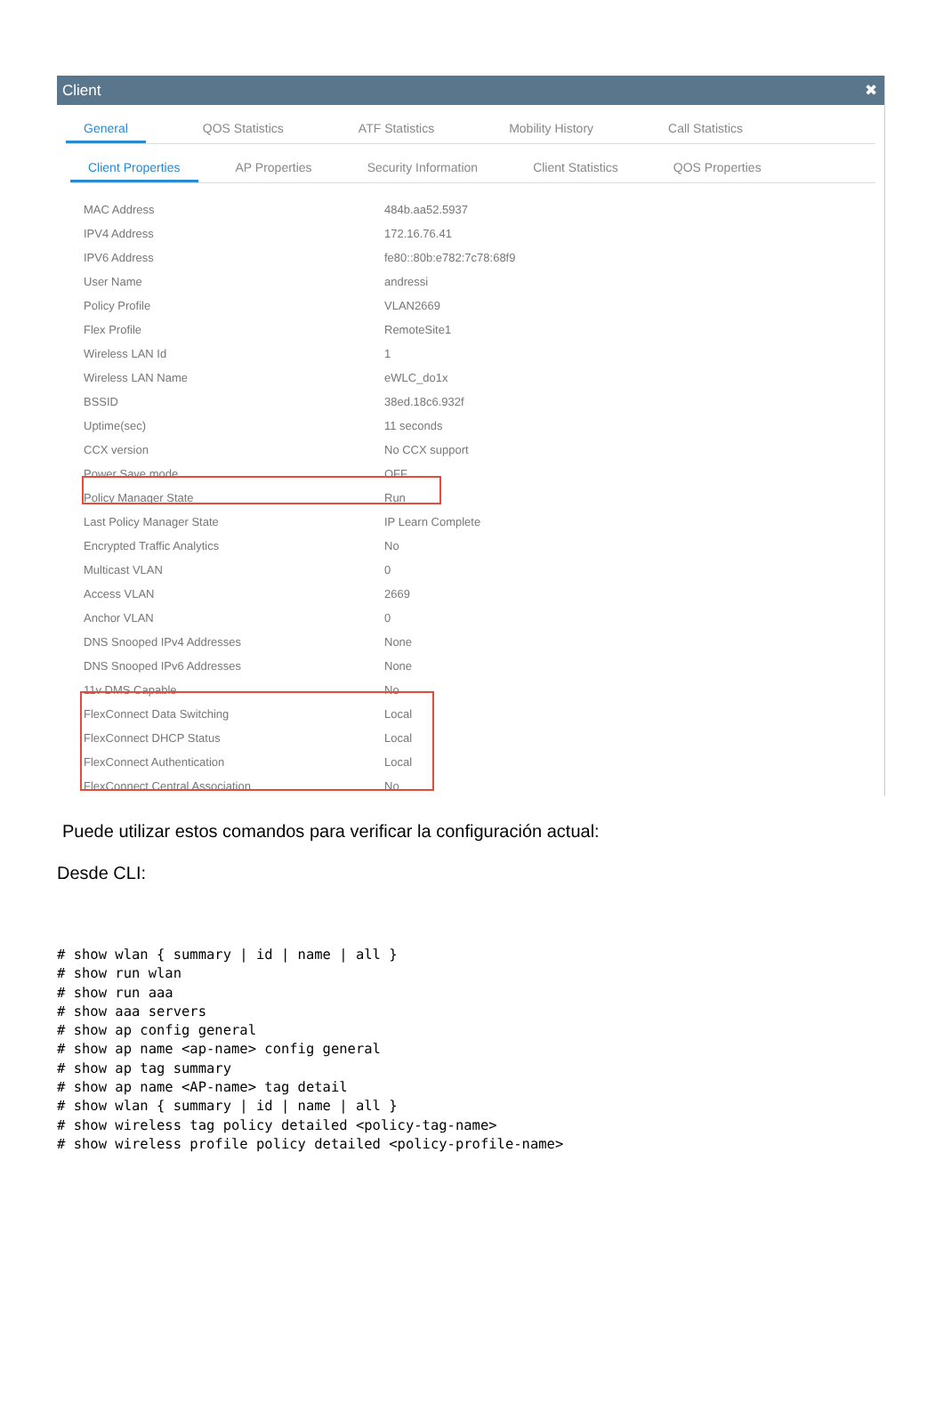Client ✖
General QOS Statistics ATF Statistics Mobility History Call Statistics
Client Properties AP Properties Security Information Client Statistics QOS Properties
| MAC Address | 484b.aa52.5937 |
| IPV4 Address | 172.16.76.41 |
| IPV6 Address | fe80::80b:e782:7c78:68f9 |
| User Name | andressi |
| Policy Profile | VLAN2669 |
| Flex Profile | RemoteSite1 |
| Wireless LAN Id | 1 |
| Wireless LAN Name | eWLC_do1x |
| BSSID | 38ed.18c6.932f |
| Uptime(sec) | 11 seconds |
| CCX version | No CCX support |
| Power Save mode | OFF |
| Policy Manager State | Run |
| Last Policy Manager State | IP Learn Complete |
| Encrypted Traffic Analytics | No |
| Multicast VLAN | 0 |
| Access VLAN | 2669 |
| Anchor VLAN | 0 |
| DNS Snooped IPv4 Addresses | None |
| DNS Snooped IPv6 Addresses | None |
| 11v DMS Capable | No |
| FlexConnect Data Switching | Local |
| FlexConnect DHCP Status | Local |
| FlexConnect Authentication | Local |
| FlexConnect Central Association | No |
Puede utilizar estos comandos para verificar la configuración actual:
Desde CLI:
# show wlan { summary | id | name | all }
# show run wlan
# show run aaa
# show aaa servers
# show ap config general
# show ap name <ap-name> config general
# show ap tag summary
# show ap name <AP-name> tag detail
# show wlan { summary | id | name | all }
# show wireless tag policy detailed <policy-tag-name>
# show wireless profile policy detailed <policy-profile-name>